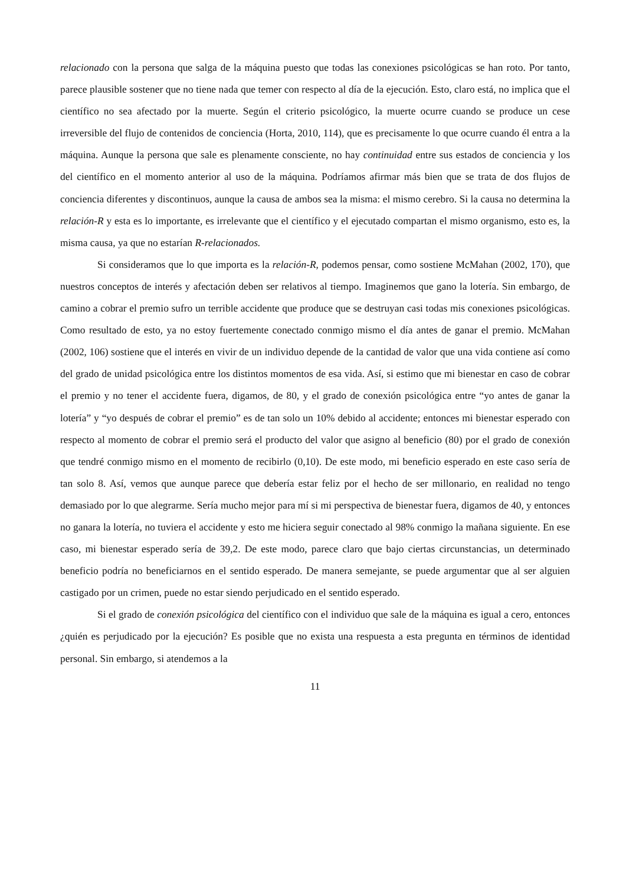relacionado con la persona que salga de la máquina puesto que todas las conexiones psicológicas se han roto. Por tanto, parece plausible sostener que no tiene nada que temer con respecto al día de la ejecución. Esto, claro está, no implica que el científico no sea afectado por la muerte. Según el criterio psicológico, la muerte ocurre cuando se produce un cese irreversible del flujo de contenidos de conciencia (Horta, 2010, 114), que es precisamente lo que ocurre cuando él entra a la máquina. Aunque la persona que sale es plenamente consciente, no hay continuidad entre sus estados de conciencia y los del científico en el momento anterior al uso de la máquina. Podríamos afirmar más bien que se trata de dos flujos de conciencia diferentes y discontinuos, aunque la causa de ambos sea la misma: el mismo cerebro. Si la causa no determina la relación-R y esta es lo importante, es irrelevante que el científico y el ejecutado compartan el mismo organismo, esto es, la misma causa, ya que no estarían R-relacionados.
Si consideramos que lo que importa es la relación-R, podemos pensar, como sostiene McMahan (2002, 170), que nuestros conceptos de interés y afectación deben ser relativos al tiempo. Imaginemos que gano la lotería. Sin embargo, de camino a cobrar el premio sufro un terrible accidente que produce que se destruyan casi todas mis conexiones psicológicas. Como resultado de esto, ya no estoy fuertemente conectado conmigo mismo el día antes de ganar el premio. McMahan (2002, 106) sostiene que el interés en vivir de un individuo depende de la cantidad de valor que una vida contiene así como del grado de unidad psicológica entre los distintos momentos de esa vida. Así, si estimo que mi bienestar en caso de cobrar el premio y no tener el accidente fuera, digamos, de 80, y el grado de conexión psicológica entre “yo antes de ganar la lotería” y “yo después de cobrar el premio” es de tan solo un 10% debido al accidente; entonces mi bienestar esperado con respecto al momento de cobrar el premio será el producto del valor que asigno al beneficio (80) por el grado de conexión que tendré conmigo mismo en el momento de recibirlo (0,10). De este modo, mi beneficio esperado en este caso sería de tan solo 8. Así, vemos que aunque parece que debería estar feliz por el hecho de ser millonario, en realidad no tengo demasiado por lo que alegrarme. Sería mucho mejor para mí si mi perspectiva de bienestar fuera, digamos de 40, y entonces no ganara la lotería, no tuviera el accidente y esto me hiciera seguir conectado al 98% conmigo la mañana siguiente. En ese caso, mi bienestar esperado sería de 39,2. De este modo, parece claro que bajo ciertas circunstancias, un determinado beneficio podría no beneficiarnos en el sentido esperado. De manera semejante, se puede argumentar que al ser alguien castigado por un crimen, puede no estar siendo perjudicado en el sentido esperado.
Si el grado de conexión psicológica del científico con el individuo que sale de la máquina es igual a cero, entonces ¿quién es perjudicado por la ejecución? Es posible que no exista una respuesta a esta pregunta en términos de identidad personal. Sin embargo, si atendemos a la
11